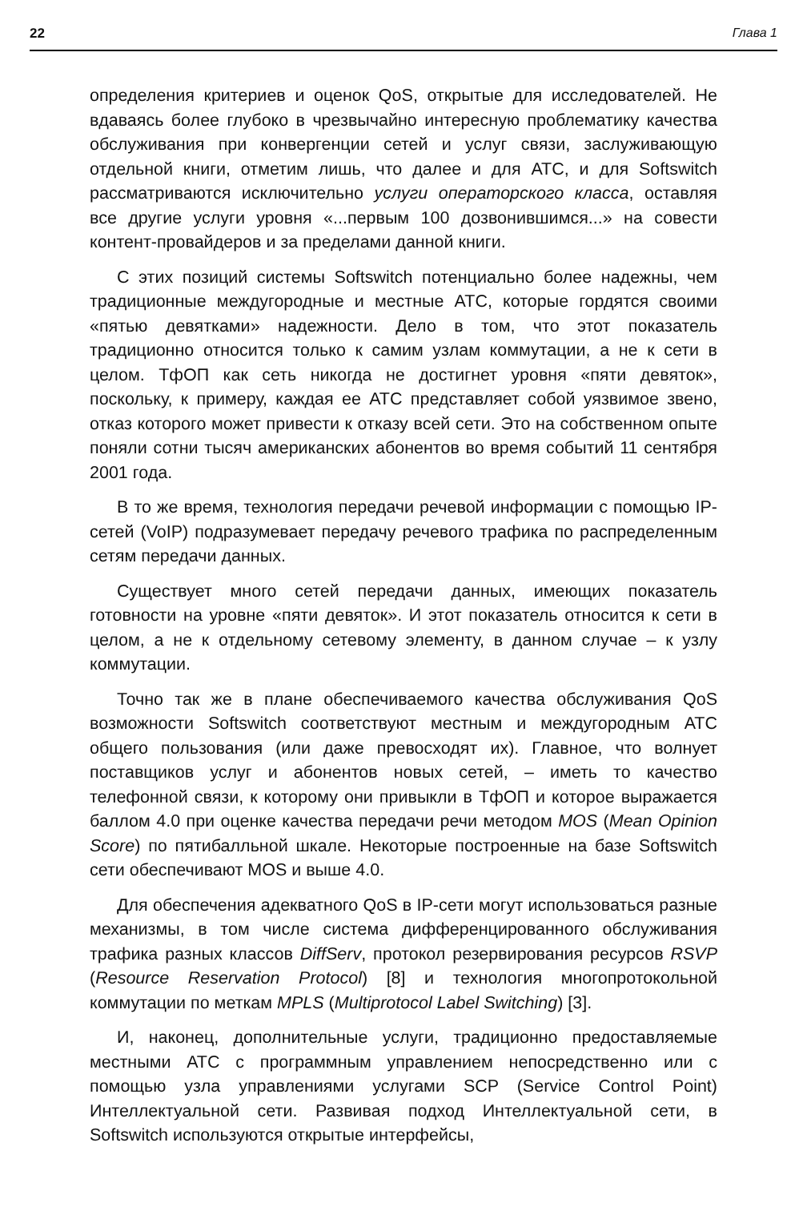22 Глава 1
определения критериев и оценок QoS, открытые для исследователей. Не вдаваясь более глубоко в чрезвычайно интересную проблематику качества обслуживания при конвергенции сетей и услуг связи, заслуживающую отдельной книги, отметим лишь, что далее и для АТС, и для Softswitch рассматриваются исключительно услуги операторского класса, оставляя все другие услуги уровня «...первым 100 дозвонившимся...» на совести контент-провайдеров и за пределами данной книги.
С этих позиций системы Softswitch потенциально более надежны, чем традиционные междугородные и местные АТС, которые гордятся своими «пятью девятками» надежности. Дело в том, что этот показатель традиционно относится только к самим узлам коммутации, а не к сети в целом. ТфОП как сеть никогда не достигнет уровня «пяти девяток», поскольку, к примеру, каждая ее АТС представляет собой уязвимое звено, отказ которого может привести к отказу всей сети. Это на собственном опыте поняли сотни тысяч американских абонентов во время событий 11 сентября 2001 года.
В то же время, технология передачи речевой информации с помощью IP-сетей (VoIP) подразумевает передачу речевого трафика по распределенным сетям передачи данных.
Существует много сетей передачи данных, имеющих показатель готовности на уровне «пяти девяток». И этот показатель относится к сети в целом, а не к отдельному сетевому элементу, в данном случае – к узлу коммутации.
Точно так же в плане обеспечиваемого качества обслуживания QoS возможности Softswitch соответствуют местным и междугородным АТС общего пользования (или даже превосходят их). Главное, что волнует поставщиков услуг и абонентов новых сетей, – иметь то качество телефонной связи, к которому они привыкли в ТфОП и которое выражается баллом 4.0 при оценке качества передачи речи методом MOS (Mean Opinion Score) по пятибалльной шкале. Некоторые построенные на базе Softswitch сети обеспечивают MOS и выше 4.0.
Для обеспечения адекватного QoS в IP-сети могут использоваться разные механизмы, в том числе система дифференцированного обслуживания трафика разных классов DiffServ, протокол резервирования ресурсов RSVP (Resource Reservation Protocol) [8] и технология многопротокольной коммутации по меткам MPLS (Multiprotocol Label Switching) [3].
И, наконец, дополнительные услуги, традиционно предоставляемые местными АТС с программным управлением непосредственно или с помощью узла управлениями услугами SCP (Service Control Point) Интеллектуальной сети. Развивая подход Интеллектуальной сети, в Softswitch используются открытые интерфейсы,